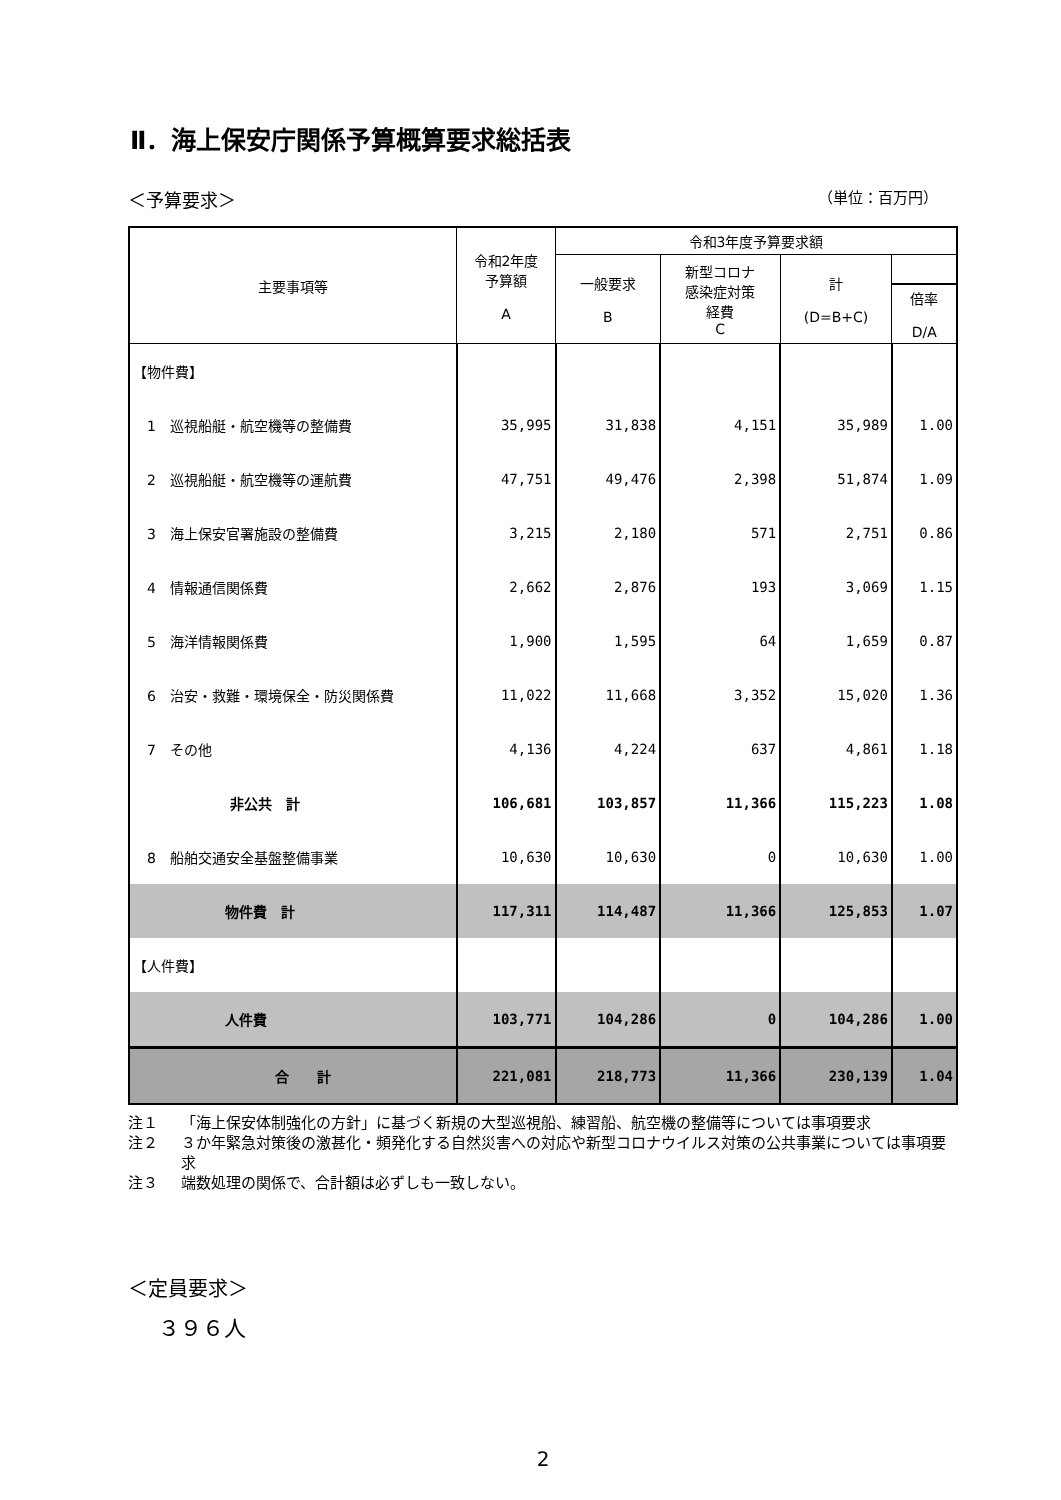Ⅱ．海上保安庁関係予算概算要求総括表
＜予算要求＞ （単位：百万円）
| 主要事項等 | 令和2年度 予算額 A | 令和3年度予算要求額 | | | |
| --- | --- | --- | --- | --- | --- |
| | | 一般要求 B | 新型コロナ 感染症対策 経費 C | 計 (D=B+C) | |
| | | | | | 倍率 D/A |
| 【物件費】 | | | | | |
| 1 巡視船艇・航空機等の整備費 | 35,995 | 31,838 | 4,151 | 35,989 | 1.00 |
| 2 巡視船艇・航空機等の運航費 | 47,751 | 49,476 | 2,398 | 51,874 | 1.09 |
| 3 海上保安官署施設の整備費 | 3,215 | 2,180 | 571 | 2,751 | 0.86 |
| 4 情報通信関係費 | 2,662 | 2,876 | 193 | 3,069 | 1.15 |
| 5 海洋情報関係費 | 1,900 | 1,595 | 64 | 1,659 | 0.87 |
| 6 治安・救難・環境保全・防災関係費 | 11,022 | 11,668 | 3,352 | 15,020 | 1.36 |
| 7 その他 | 4,136 | 4,224 | 637 | 4,861 | 1.18 |
| 非公共 計 | 106,681 | 103,857 | 11,366 | 115,223 | 1.08 |
| 8 船舶交通安全基盤整備事業 | 10,630 | 10,630 | 0 | 10,630 | 1.00 |
| 物件費 計 | 117,311 | 114,487 | 11,366 | 125,853 | 1.07 |
| 【人件費】 | | | | | |
| 人件費 | 103,771 | 104,286 | 0 | 104,286 | 1.00 |
| 合 計 | 221,081 | 218,773 | 11,366 | 230,139 | 1.04 |
注１ 「海上保安体制強化の方針」に基づく新規の大型巡視船、練習船、航空機の整備等については事項要求
注２ ３か年緊急対策後の激甚化・頻発化する自然災害への対応や新型コロナウイルス対策の公共事業については事項要求
注３ 端数処理の関係で、合計額は必ずしも一致しない。
＜定員要求＞
３９６人
2